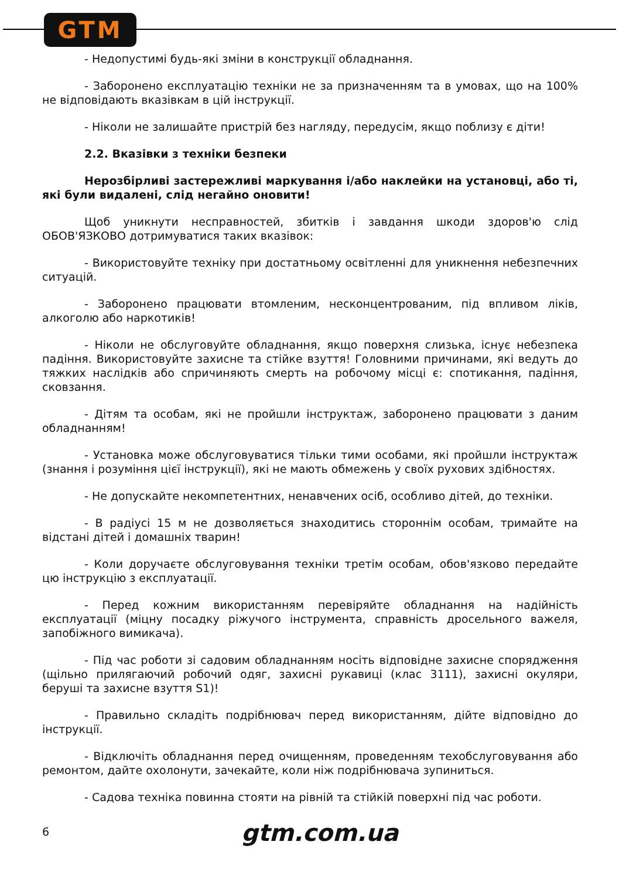GTM
- Недопустимі будь-які зміни в конструкції обладнання.
- Заборонено експлуатацію техніки не за призначенням та в умовах, що на 100% не відповідають вказівкам в цій інструкції.
- Ніколи не залишайте пристрій без нагляду, передусім, якщо поблизу є діти!
2.2. Вказівки з техніки безпеки
Нерозбірливі застережливі маркування і/або наклейки на установці, або ті, які були видалені, слід негайно оновити!
Щоб уникнути несправностей, збитків і завдання шкоди здоров'ю слід ОБОВ'ЯЗКОВО дотримуватися таких вказівок:
- Використовуйте техніку при достатньому освітленні для уникнення небезпечних ситуацій.
- Заборонено працювати втомленим, несконцентрованим, під впливом ліків, алкоголю або наркотиків!
- Ніколи не обслуговуйте обладнання, якщо поверхня слизька, існує небезпека падіння. Використовуйте захисне та стійке взуття! Головними причинами, які ведуть до тяжких наслідків або спричиняють смерть на робочому місці є: спотикання, падіння, сковзання.
- Дітям та особам, які не пройшли інструктаж, заборонено працювати з даним обладнанням!
- Установка може обслуговуватися тільки тими особами, які пройшли інструктаж (знання і розуміння цієї інструкції), які не мають обмежень у своїх рухових здібностях.
- Не допускайте некомпетентних, ненавчених осіб, особливо дітей, до техніки.
- В радіусі 15 м не дозволяється знаходитись стороннім особам, тримайте на відстані дітей і домашніх тварин!
- Коли доручаєте обслуговування техніки третім особам, обов'язково передайте цю інструкцію з експлуатації.
- Перед кожним використанням перевіряйте обладнання на надійність експлуатації (міцну посадку ріжучого інструмента, справність дросельного важеля, запобіжного вимикача).
- Під час роботи зі садовим обладнанням носіть відповідне захисне спорядження (щільно прилягаючий робочий одяг, захисні рукавиці (клас 3111), захисні окуляри, беруші та захисне взуття S1)!
- Правильно складіть подрібнювач перед використанням, дійте відповідно до інструкції.
- Відключіть обладнання перед очищенням, проведенням техобслуговування або ремонтом, дайте охолонути, зачекайте, коли ніж подрібнювача зупиниться.
- Садова техніка повинна стояти на рівній та стійкій поверхні під час роботи.
6 gtm.com.ua